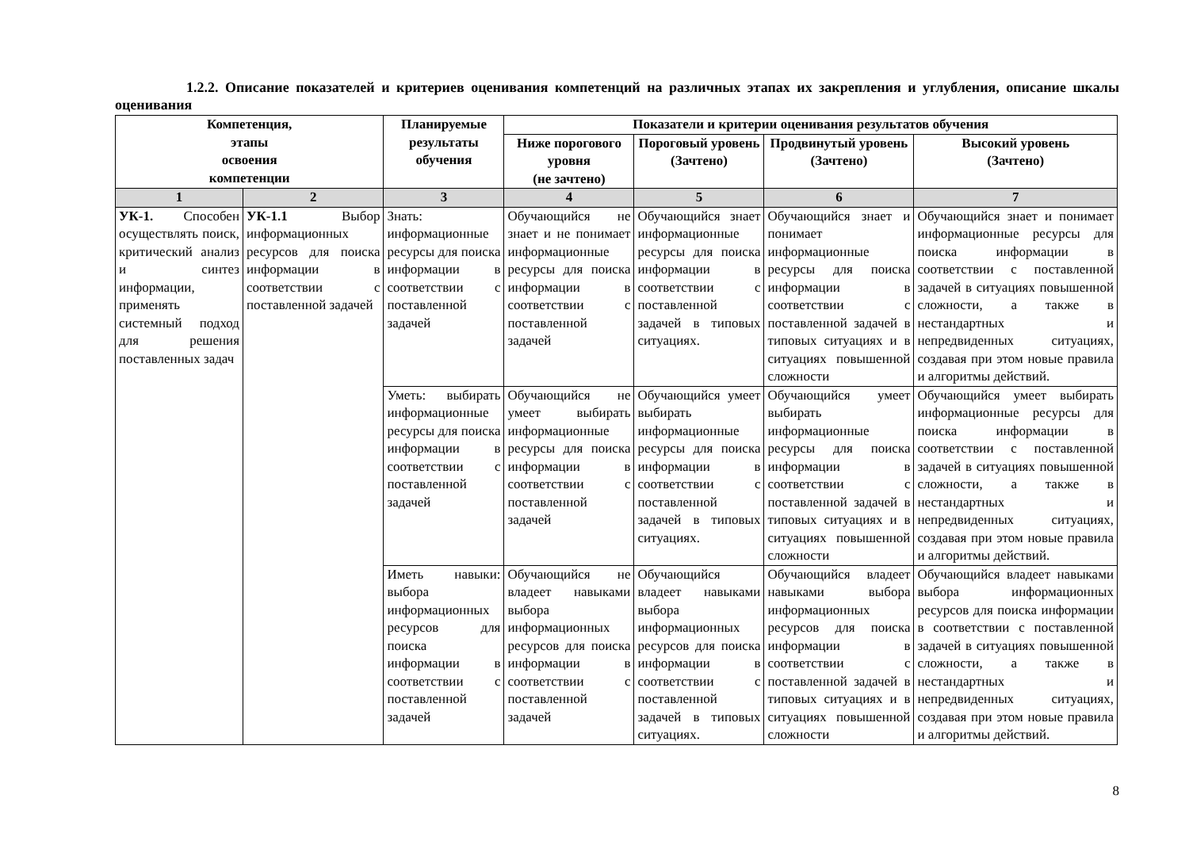1.2.2. Описание показателей и критериев оценивания компетенций на различных этапах их закрепления и углубления, описание шкалы оценивания
| Компетенция, этапы освоения компетенции | | Планируемые результаты обучения | Показатели и критерии оценивания результатов обучения | | | |
| --- | --- | --- | --- | --- | --- | --- |
| | | | Ниже порогового уровня (не зачтено) | Пороговый уровень (Зачтено) | Продвинутый уровень (Зачтено) | Высокий уровень (Зачтено) |
| 1 | 2 | 3 | 4 | 5 | 6 | 7 |
| УК-1. Способен осуществлять поиск, критический анализ и синтез информации, применять системный подход для решения поставленных задач | УК-1.1 Выбор информационных ресурсов для поиска информации в соответствии с поставленной задачей | Знать: информационные ресурсы для поиска информации в соответствии с поставленной задачей | Обучающийся не знает и не понимает информационные ресурсы для поиска информации в соответствии с поставленной задачей | Обучающийся знает информационные ресурсы для поиска информации в соответствии с поставленной задачей в типовых ситуациях. | Обучающийся знает и понимает информационные ресурсы для поиска информации в соответствии с поставленной задачей в типовых ситуациях и в ситуациях повышенной сложности | Обучающийся знает и понимает информационные ресурсы для поиска информации в соответствии с поставленной задачей в ситуациях повышенной сложности, а также в нестандартных и непредвиденных ситуациях, создавая при этом новые правила и алгоритмы действий. |
| | | Уметь: выбирать информационные ресурсы для поиска информации в соответствии с поставленной задачей | Обучающийся не умеет выбирать информационные ресурсы для поиска информации в соответствии с поставленной задачей | Обучающийся умеет выбирать информационные ресурсы для поиска информации в соответствии с поставленной задачей в типовых ситуациях. | Обучающийся умеет выбирать информационные ресурсы для поиска информации в соответствии с поставленной задачей в типовых ситуациях и в ситуациях повышенной сложности | Обучающийся умеет выбирать информационные ресурсы для поиска информации в соответствии с поставленной задачей в ситуациях повышенной сложности, а также в нестандартных и непредвиденных ситуациях, создавая при этом новые правила и алгоритмы действий. |
| | | Иметь навыки: выбора информационных ресурсов для поиска информации в соответствии с поставленной задачей | Обучающийся не владеет навыками выбора информационных ресурсов для поиска информации в соответствии с поставленной задачей | Обучающийся владеет навыками выбора информационных ресурсов для поиска информации в соответствии с поставленной задачей в типовых ситуациях. | Обучающийся владеет навыками выбора информационных ресурсов для поиска информации в соответствии с поставленной задачей в типовых ситуациях и в ситуациях повышенной сложности | Обучающийся владеет навыками выбора информационных ресурсов для поиска информации в соответствии с поставленной задачей в ситуациях повышенной сложности, а также в нестандартных и непредвиденных ситуациях, создавая при этом новые правила и алгоритмы действий. |
8